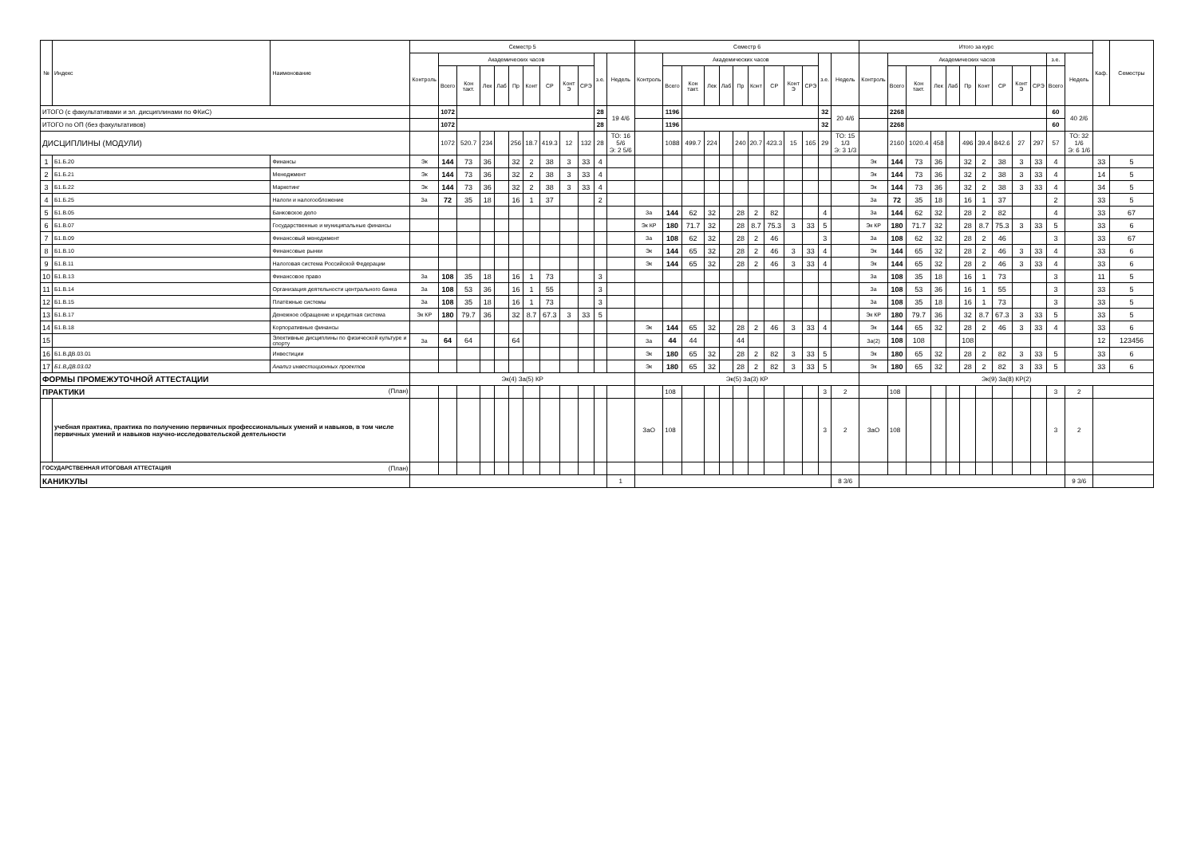| № | Индекс | Наименование | Семестр 5 | | | | | | | | | | | | Семестр 6 | | | | | | | | | | | | Итого за курс | | | | | | | | | | | | Каф. | Семестры |
| --- | --- | --- | --- | --- | --- | --- | --- | --- | --- | --- | --- | --- | --- | --- | --- | --- | --- | --- | --- | --- | --- | --- | --- | --- | --- | --- | --- | --- | --- | --- | --- | --- | --- | --- | --- | --- | --- | --- | --- | --- |
| | | | Контроль | Академических часов | | | | | | | | | з.е. | Недель | Контроль | Академических часов | | | | | | | | | з.е. | Недель | Контроль | Академических часов | | | | | | | | | з.е. | Недель | | |
| | | | | Всего | Кон такт. | Лек | Лаб | Пр | Конт | СР | Конт Э | СРЭ | | | | Всего | Кон такт. | Лек | Лаб | Пр | Конт | СР | Конт Э | СРЭ | | | | Всего | Кон такт. | Лек | Лаб | Пр | Конт | СР | Конт Э | СРЭ | Всего | | | |
| ИТОГО (с факультативами и эл. дисциплинами по ФКиС) | | | | 1072 | | | | | | | | | 28 | 19 4/6 | | 1196 | | | | | | | | | 32 | 20 4/6 | | 2268 | | | | | | | | | 60 | 40 2/6 | | |
| ИТОГО по ОП (без факультативов) | | | | 1072 | | | | | | | | | 28 | | | 1196 | | | | | | | | | 32 | | | 2268 | | | | | | | | | 60 | | | |
| ДИСЦИПЛИНЫ (МОДУЛИ) | | | | 1072 | 520.7 | 234 | | 256 | 18.7 | 419.3 | 12 | 132 | 28 | ТО: 16 5/6 Э: 2 5/6 | | 1088 | 499.7 | 224 | | 240 | 20.7 | 423.3 | 15 | 165 | 29 | ТО: 15 1/3 Э: 3 1/3 | | 2160 | 1020.4 | 458 | | 496 | 39.4 | 842.6 | 27 | 297 | 57 | ТО: 32 1/6 Э: 6 1/6 | | |
| 1 | Б1.Б.20 | Финансы | Эк | 144 | 73 | 36 | | 32 | 2 | 38 | 3 | 33 | 4 | | | | | | | | | | | | | | Эк | 144 | 73 | 36 | | 32 | 2 | 38 | 3 | 33 | 4 | | 33 | 5 |
| 2 | Б1.Б.21 | Менеджмент | Эк | 144 | 73 | 36 | | 32 | 2 | 38 | 3 | 33 | 4 | | | | | | | | | | | | | | Эк | 144 | 73 | 36 | | 32 | 2 | 38 | 3 | 33 | 4 | | 14 | 5 |
| 3 | Б1.Б.22 | Маркетинг | Эк | 144 | 73 | 36 | | 32 | 2 | 38 | 3 | 33 | 4 | | | | | | | | | | | | | | Эк | 144 | 73 | 36 | | 32 | 2 | 38 | 3 | 33 | 4 | | 34 | 5 |
| 4 | Б1.Б.25 | Налоги и налогообложение | За | 72 | 35 | 18 | | 16 | 1 | 37 | | | 2 | | | | | | | | | | | | | | За | 72 | 35 | 18 | | 16 | 1 | 37 | | | 2 | | 33 | 5 |
| 5 | Б1.В.05 | Банковское дело | | | | | | | | | | | | | За | 144 | 62 | 32 | | 28 | 2 | 82 | | | 4 | | За | 144 | 62 | 32 | | 28 | 2 | 82 | | | 4 | | 33 | 67 |
| 6 | Б1.В.07 | Государственные и муниципальные финансы | | | | | | | | | | | | | Эк КР | 180 | 71.7 | 32 | | 28 | 8.7 | 75.3 | 3 | 33 | 5 | | Эк КР | 180 | 71.7 | 32 | | 28 | 8.7 | 75.3 | 3 | 33 | 5 | | 33 | 6 |
| 7 | Б1.В.09 | Финансовый менеджмент | | | | | | | | | | | | | За | 108 | 62 | 32 | | 28 | 2 | 46 | | | 3 | | За | 108 | 62 | 32 | | 28 | 2 | 46 | | | 3 | | 33 | 67 |
| 8 | Б1.В.10 | Финансовые рынки | | | | | | | | | | | | | Эк | 144 | 65 | 32 | | 28 | 2 | 46 | 3 | 33 | 4 | | Эк | 144 | 65 | 32 | | 28 | 2 | 46 | 3 | 33 | 4 | | 33 | 6 |
| 9 | Б1.В.11 | Налоговая система Российской Федерации | | | | | | | | | | | | | Эк | 144 | 65 | 32 | | 28 | 2 | 46 | 3 | 33 | 4 | | Эк | 144 | 65 | 32 | | 28 | 2 | 46 | 3 | 33 | 4 | | 33 | 6 |
| 10 | Б1.В.13 | Финансовое право | За | 108 | 35 | 18 | | 16 | 1 | 73 | | | 3 | | | | | | | | | | | | | | За | 108 | 35 | 18 | | 16 | 1 | 73 | | | 3 | | 11 | 5 |
| 11 | Б1.В.14 | Организация деятельности центрального банка | За | 108 | 53 | 36 | | 16 | 1 | 55 | | | 3 | | | | | | | | | | | | | | За | 108 | 53 | 36 | | 16 | 1 | 55 | | | 3 | | 33 | 5 |
| 12 | Б1.В.15 | Платёжные системы | За | 108 | 35 | 18 | | 16 | 1 | 73 | | | 3 | | | | | | | | | | | | | | За | 108 | 35 | 18 | | 16 | 1 | 73 | | | 3 | | 33 | 5 |
| 13 | Б1.В.17 | Денежное обращение и кредитная система | Эк КР | 180 | 79.7 | 36 | | 32 | 8.7 | 67.3 | 3 | 33 | 5 | | | | | | | | | | | | | | Эк КР | 180 | 79.7 | 36 | | 32 | 8.7 | 67.3 | 3 | 33 | 5 | | 33 | 5 |
| 14 | Б1.В.18 | Корпоративные финансы | | | | | | | | | | | | | Эк | 144 | 65 | 32 | | 28 | 2 | 46 | 3 | 33 | 4 | | Эк | 144 | 65 | 32 | | 28 | 2 | 46 | 3 | 33 | 4 | | 33 | 6 |
| 15 | | Элективные дисциплины по физической культуре и спорту | За | 64 | 64 | | | 64 | | | | | | | За | 44 | 44 | | | 44 | | | | | | | За(2) | 108 | 108 | | | 108 | | | | | | | 12 | 123456 |
| 16 | Б1.В.ДВ.03.01 | Инвестиции | | | | | | | | | | | | | Эк | 180 | 65 | 32 | | 28 | 2 | 82 | 3 | 33 | 5 | | Эк | 180 | 65 | 32 | | 28 | 2 | 82 | 3 | 33 | 5 | | 33 | 6 |
| 17 | Б1.В.ДВ.03.02 | Анализ инвестиционных проектов | | | | | | | | | | | | | Эк | 180 | 65 | 32 | | 28 | 2 | 82 | 3 | 33 | 5 | | Эк | 180 | 65 | 32 | | 28 | 2 | 82 | 3 | 33 | 5 | | 33 | 6 |
| ФОРМЫ ПРОМЕЖУТОЧНОЙ АТТЕСТАЦИИ | | | Эк(4) За(5) КР | | | | | | | | | | | | Эк(5) За(3) КР | | | | | | | | | | | | Эк(9) За(8) КР(2) | | | | | | | | | | | | | |
| ПРАКТИКИ (План) | | | | | | | | | | | | | | | | 108 | | | | | | | | | 3 | 2 | | 108 | | | | | | | | | 3 | 2 | | |
| | учебная практика, практика по получению первичных профессиональных умений и навыков, в том числе первичных умений и навыков научно-исследовательской деятельности | | | | | | | | | | | | | | ЗаО | 108 | | | | | | | | | 3 | 2 | ЗаО | 108 | | | | | | | | | 3 | 2 | | |
| ГОСУДАРСТВЕННАЯ ИТОГОВАЯ АТТЕСТАЦИЯ (План) | | | | | | | | | | | | | | | | | | | | | | | | | | | | | | | | | | | | | | | | |
| КАНИКУЛЫ | | | | | | | | | | | | | | 1 | | | | | | | | | | | | 8 3/6 | | | | | | | | | | | | 9 3/6 | | |